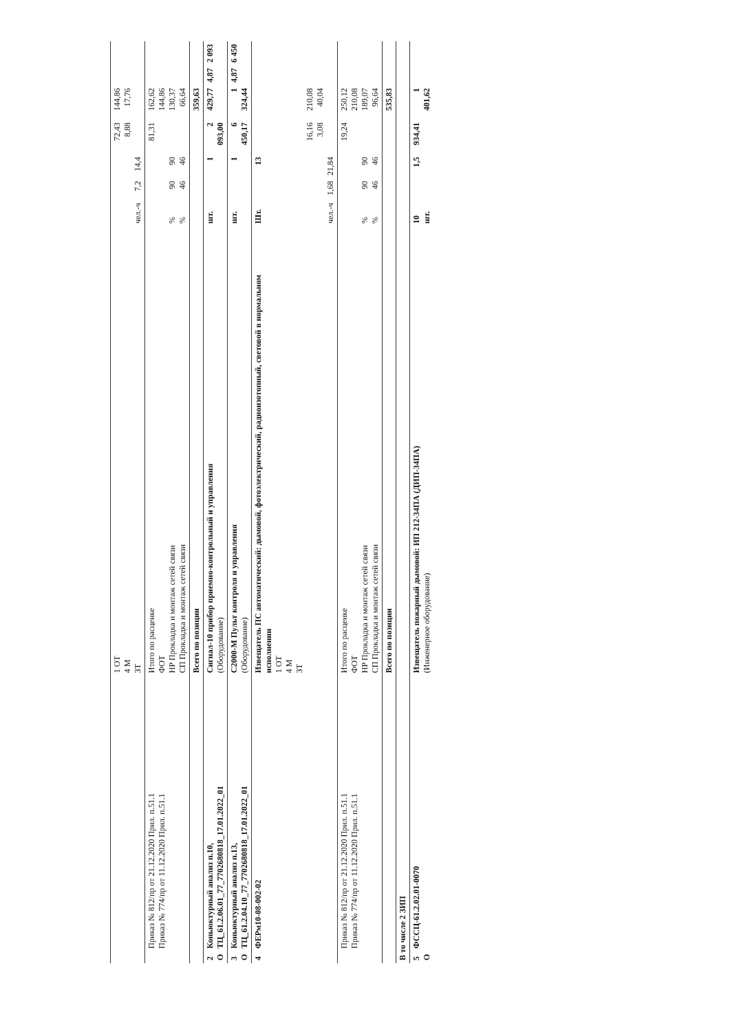| | | 1 ОТ 4 М ЗТ | чел.-ч | 7,2 | 14,4 | 72,43 8,88 | 144,86 17,76 | | |
| | Приказ № 812/пр от 21.12.2020 Прил. п.51.1 Приказ № 774/пр от 11.12.2020 Прил. п.51.1 | Итого по расценке ФОТ НР Прокладка и монтаж сетей связи СП Прокладка и монтаж сетей связи | % % | 90 46 | 90 46 | 81,31 | 162,62 144,86 130,37 66,64 | | |
| | | Всего по позиции | | | | | 359,63 | | |
| 2 О | Коньюктурный анализ п.10, ТЦ_61.2.06.01_77_7702680818_17.01.2022_01 | Сигнал-10 прибор приемно-контрольный и управления (Оборудование) | шт. | | 1 | 2 093,00 | 429,77 | 4,87 | 2 093 |
| 3 О | Коньюктурный анализ п.13, ТЦ_61.2.04.10_77_7702680818_17.01.2022_01 | С2000-М Пульт контроля и управления (Оборудование) | шт. | | 1 | 6 450,17 | 1 324,44 | 4,87 | 6 450 |
| 4 | ФЕРм10-08-002-02 | Извещатель ПС автоматический: дымовой, фотоэлектрический, радиоизотопный, световой в нормальном исполнении 1 ОТ 4 М ЗТ | Шт. чел.-ч | 1,68 | 13 21,84 | 16,16 3,08 | 210,08 40,04 | | |
| | Приказ № 812/пр от 21.12.2020 Прил. п.51.1 Приказ № 774/пр от 11.12.2020 Прил. п.51.1 | Итого по расценке ФОТ НР Прокладка и монтаж сетей связи СП Прокладка и монтаж сетей связи | % % | 90 46 | 90 46 | 19,24 | 250,12 210,08 189,07 96,64 | | |
| | | Всего по позиции | | | | | 535,83 | | |
| В то числе 2 ЗИП | | | | | | | | | |
| 5 О | ФССЦ-61.2.02.01-0070 | Извещатель пожарный дымовой: ИП 212-34ПА (ДИП-34ПА) (Инженерное оборудование) | 10 шт. | | 1,5 | 934,41 | 1 401,62 | | |